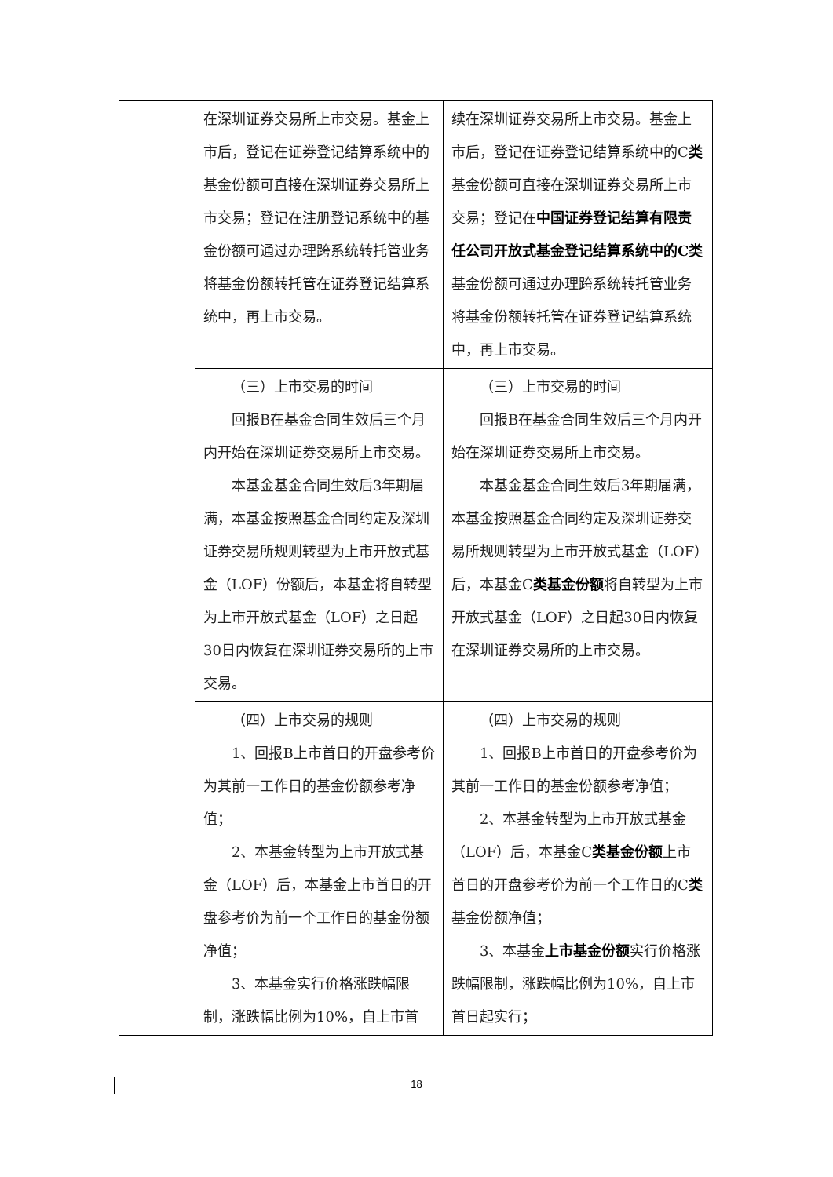| | 在深圳证券交易所上市交易。基金上市后，登记在证券登记结算系统中的基金份额可直接在深圳证券交易所上市交易；登记在注册登记系统中的基金份额可通过办理跨系统转托管业务将基金份额转托管在证券登记结算系统中，再上市交易。 | 续在深圳证券交易所上市交易。基金上市后，登记在证券登记结算系统中的C 类 基金份额可直接在深圳证券交易所上市交易；登记在 中国证券登记结算有限责任公司开放式基金登记结算系统中的C类 基金份额可通过办理跨系统转托管业务将基金份额转托管在证券登记结算系统中，再上市交易。 |
| | （三）上市交易的时间 回报B在基金合同生效后三个月内开始在深圳证券交易所上市交易。 本基金基金合同生效后3年期届满，本基金按照基金合同约定及深圳证券交易所规则转型为上市开放式基金（LOF）份额后，本基金将自转型为上市开放式基金（LOF）之日起30日内恢复在深圳证券交易所的上市交易。 | （三）上市交易的时间 回报B在基金合同生效后三个月内开始在深圳证券交易所上市交易。 本基金基金合同生效后3年期届满，本基金按照基金合同约定及深圳证券交易所规则转型为上市开放式基金（LOF）后，本基金C 类基金份额 将自转型为上市开放式基金（LOF）之日起30日内恢复在深圳证券交易所的上市交易。 |
| | （四）上市交易的规则 1、回报B上市首日的开盘参考价为其前一工作日的基金份额参考净值； 2、本基金转型为上市开放式基金（LOF）后，本基金上市首日的开盘参考价为前一个工作日的基金份额净值； 3、本基金实行价格涨跌幅限制，涨跌幅比例为10%，自上市首 | （四）上市交易的规则 1、回报B上市首日的开盘参考价为其前一工作日的基金份额参考净值； 2、本基金转型为上市开放式基金（LOF）后，本基金C 类基金份额 上市首日的开盘参考价为前一个工作日的C 类 基金份额净值； 3、本基金 上市基金份额 实行价格涨跌幅限制，涨跌幅比例为10%，自上市首日起实行； |
18